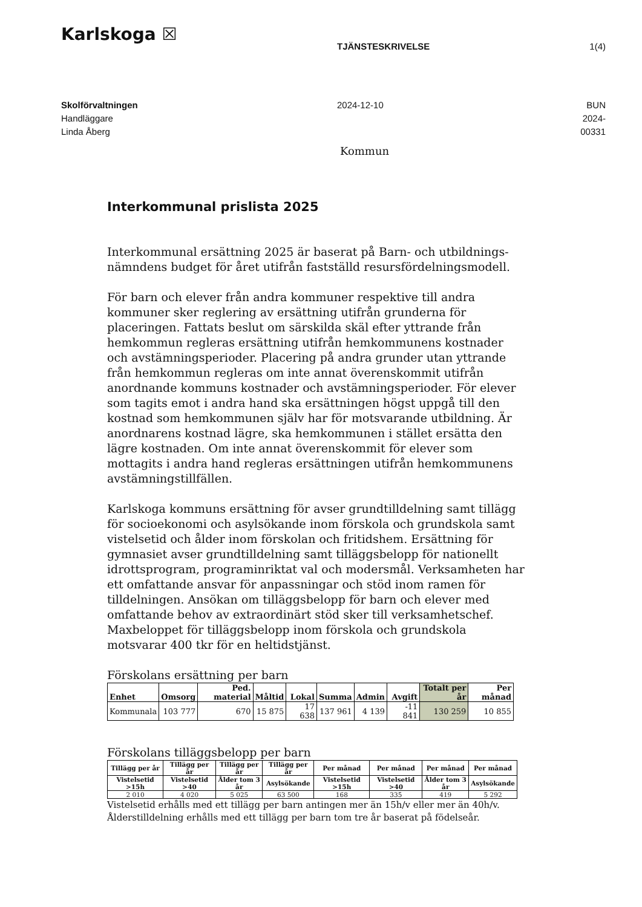Karlskoga ☒
TJÄNSTESKRIVELSE 1(4)
Skolförvaltningen
Handläggare
Linda Åberg
2024-12-10 BUN 2024-00331
Kommun
Interkommunal prislista 2025
Interkommunal ersättning 2025 är baserat på Barn- och utbildnings-nämndens budget för året utifrån fastställd resursfördelningsmodell.
För barn och elever från andra kommuner respektive till andra kommuner sker reglering av ersättning utifrån grunderna för placeringen. Fattats beslut om särskilda skäl efter yttrande från hemkommun regleras ersättning utifrån hemkommunens kostnader och avstämningsperioder. Placering på andra grunder utan yttrande från hemkommun regleras om inte annat överenskommit utifrån anordnande kommuns kostnader och avstämningsperioder. För elever som tagits emot i andra hand ska ersättningen högst uppgå till den kostnad som hemkommunen själv har för motsvarande utbildning. Är anordnarens kostnad lägre, ska hemkommunen i stället ersätta den lägre kostnaden. Om inte annat överenskommit för elever som mottagits i andra hand regleras ersättningen utifrån hemkommunens avstämningstillfällen.
Karlskoga kommuns ersättning för avser grundtilldelning samt tillägg för socioekonomi och asylsökande inom förskola och grundskola samt vistelsetid och ålder inom förskolan och fritidshem. Ersättning för gymnasiet avser grundtilldelning samt tilläggsbelopp för nationellt idrottsprogram, programinriktat val och modersmål. Verksamheten har ett omfattande ansvar för anpassningar och stöd inom ramen för tilldelningen. Ansökan om tilläggsbelopp för barn och elever med omfattande behov av extraordinärt stöd sker till verksamhetschef. Maxbeloppet för tilläggsbelopp inom förskola och grundskola motsvarar 400 tkr för en heltidstjänst.
Förskolans ersättning per barn
| Enhet | Omsorg | Ped. material | Måltid | Lokal | Summa | Admin | Avgift | Totalt per år | Per månad |
| --- | --- | --- | --- | --- | --- | --- | --- | --- | --- |
| Kommunala | 103 777 | 670 | 15 875 | 17 638 | 137 961 | 4 139 | -11 841 | 130 259 | 10 855 |
Förskolans tilläggsbelopp per barn
| Tillägg per år | Tillägg per år | Tillägg per år | Tillägg per år | Per månad | Per månad | Per månad | Per månad |
| --- | --- | --- | --- | --- | --- | --- | --- |
| Vistelsetid >15h | Vistelsetid >40 | Ålder tom 3 år | Asylsökande | Vistelsetid >15h | Vistelsetid >40 | Ålder tom 3 år | Asylsökande |
| 2 010 | 4 020 | 5 025 | 63 500 | 168 | 335 | 419 | 5 292 |
Vistelsetid erhålls med ett tillägg per barn antingen mer än 15h/v eller mer än 40h/v.
Ålderstilldelning erhålls med ett tillägg per barn tom tre år baserat på födelseår.